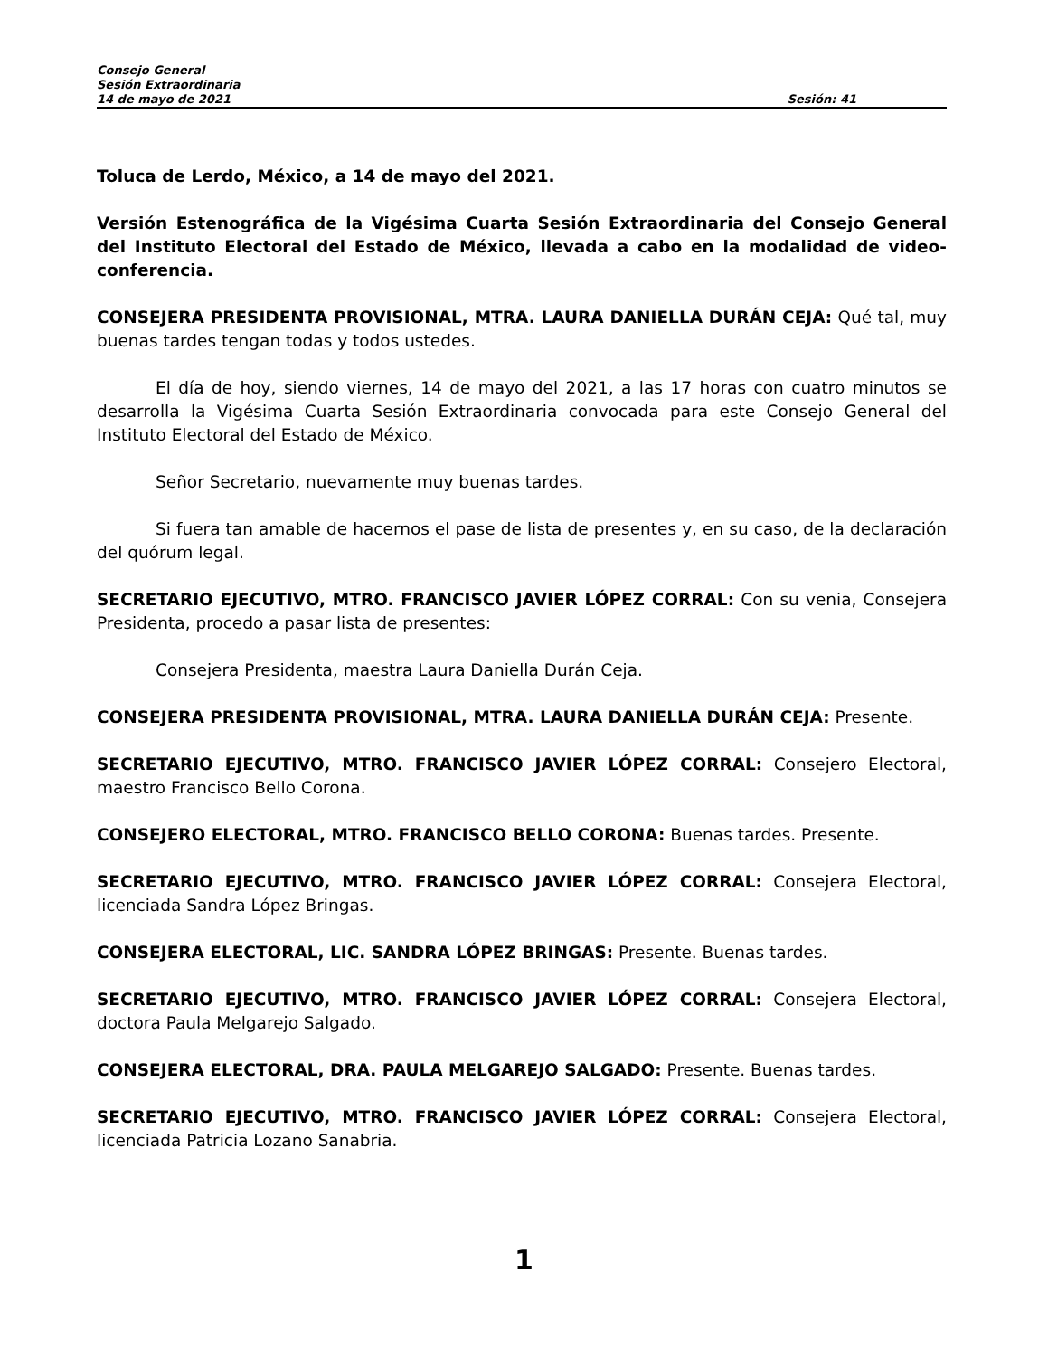Consejo General
Sesión Extraordinaria
14 de mayo de 2021 Sesión: 41
Toluca de Lerdo, México, a 14 de mayo del 2021.
Versión Estenográfica de la Vigésima Cuarta Sesión Extraordinaria del Consejo General del Instituto Electoral del Estado de México, llevada a cabo en la modalidad de video-conferencia.
CONSEJERA PRESIDENTA PROVISIONAL, MTRA. LAURA DANIELLA DURÁN CEJA: Qué tal, muy buenas tardes tengan todas y todos ustedes.
El día de hoy, siendo viernes, 14 de mayo del 2021, a las 17 horas con cuatro minutos se desarrolla la Vigésima Cuarta Sesión Extraordinaria convocada para este Consejo General del Instituto Electoral del Estado de México.
Señor Secretario, nuevamente muy buenas tardes.
Si fuera tan amable de hacernos el pase de lista de presentes y, en su caso, de la declaración del quórum legal.
SECRETARIO EJECUTIVO, MTRO. FRANCISCO JAVIER LÓPEZ CORRAL: Con su venia, Consejera Presidenta, procedo a pasar lista de presentes:
Consejera Presidenta, maestra Laura Daniella Durán Ceja.
CONSEJERA PRESIDENTA PROVISIONAL, MTRA. LAURA DANIELLA DURÁN CEJA: Presente.
SECRETARIO EJECUTIVO, MTRO. FRANCISCO JAVIER LÓPEZ CORRAL: Consejero Electoral, maestro Francisco Bello Corona.
CONSEJERO ELECTORAL, MTRO. FRANCISCO BELLO CORONA: Buenas tardes. Presente.
SECRETARIO EJECUTIVO, MTRO. FRANCISCO JAVIER LÓPEZ CORRAL: Consejera Electoral, licenciada Sandra López Bringas.
CONSEJERA ELECTORAL, LIC. SANDRA LÓPEZ BRINGAS: Presente. Buenas tardes.
SECRETARIO EJECUTIVO, MTRO. FRANCISCO JAVIER LÓPEZ CORRAL: Consejera Electoral, doctora Paula Melgarejo Salgado.
CONSEJERA ELECTORAL, DRA. PAULA MELGAREJO SALGADO: Presente. Buenas tardes.
SECRETARIO EJECUTIVO, MTRO. FRANCISCO JAVIER LÓPEZ CORRAL: Consejera Electoral, licenciada Patricia Lozano Sanabria.
1